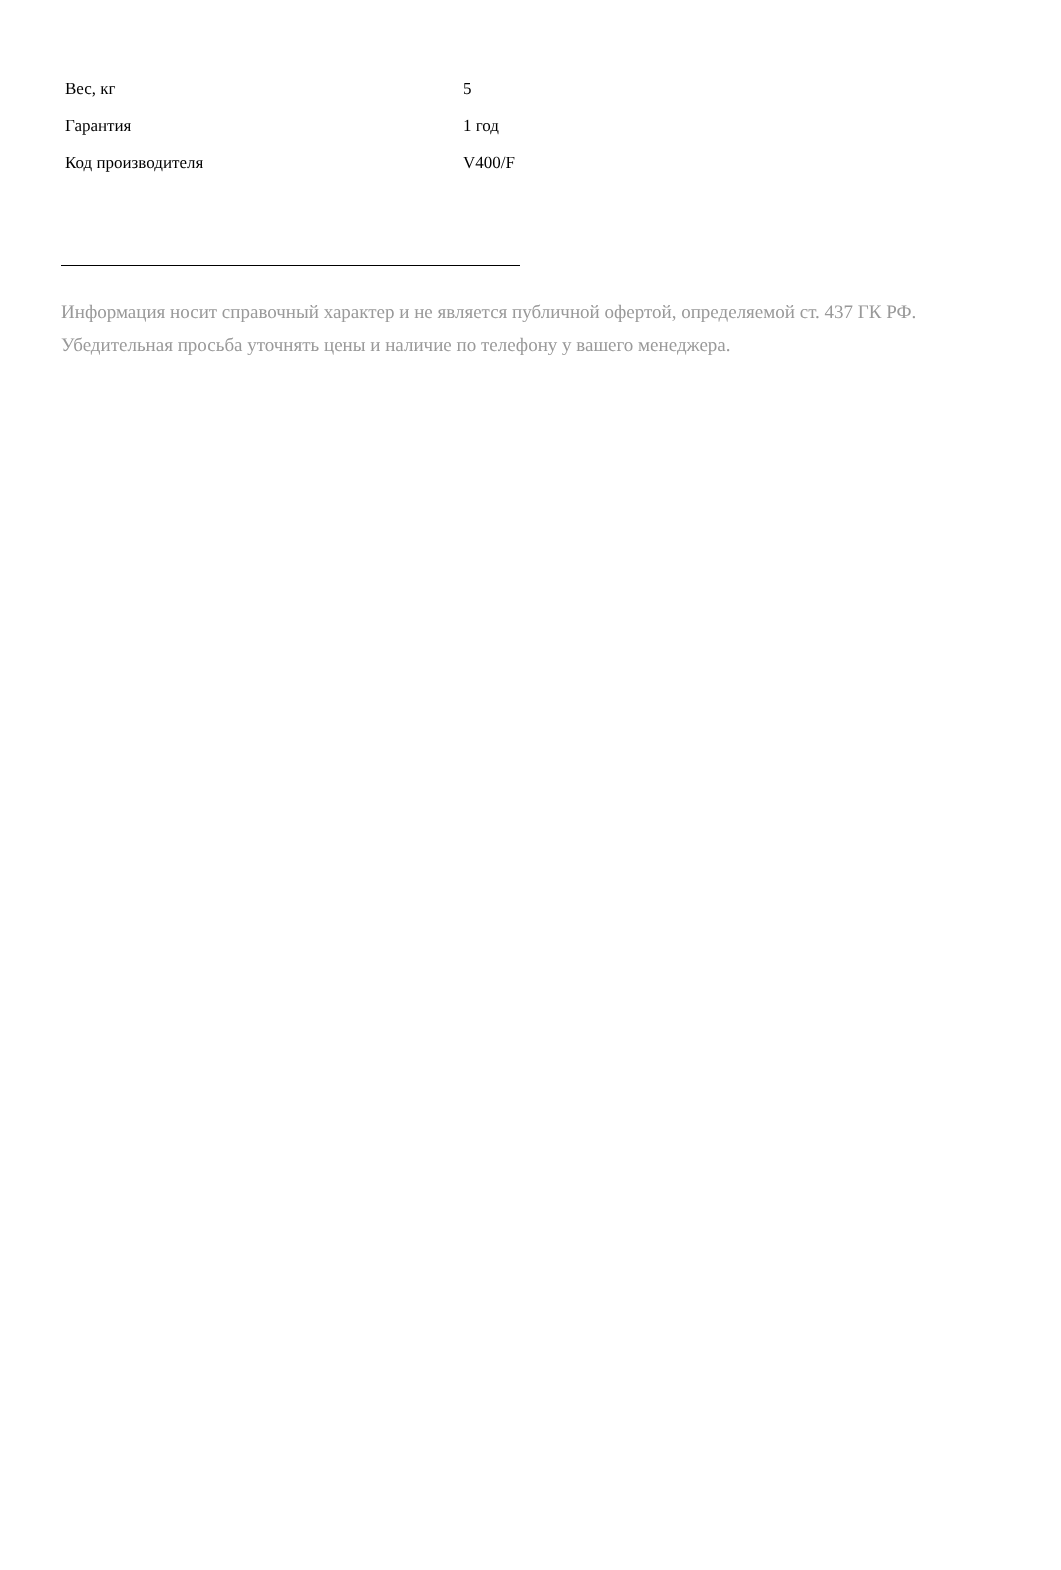| Вес, кг | 5 |
| Гарантия | 1 год |
| Код производителя | V400/F |
Информация носит справочный характер и не является публичной офертой, определяемой ст. 437 ГК РФ. Убедительная просьба уточнять цены и наличие по телефону у вашего менеджера.